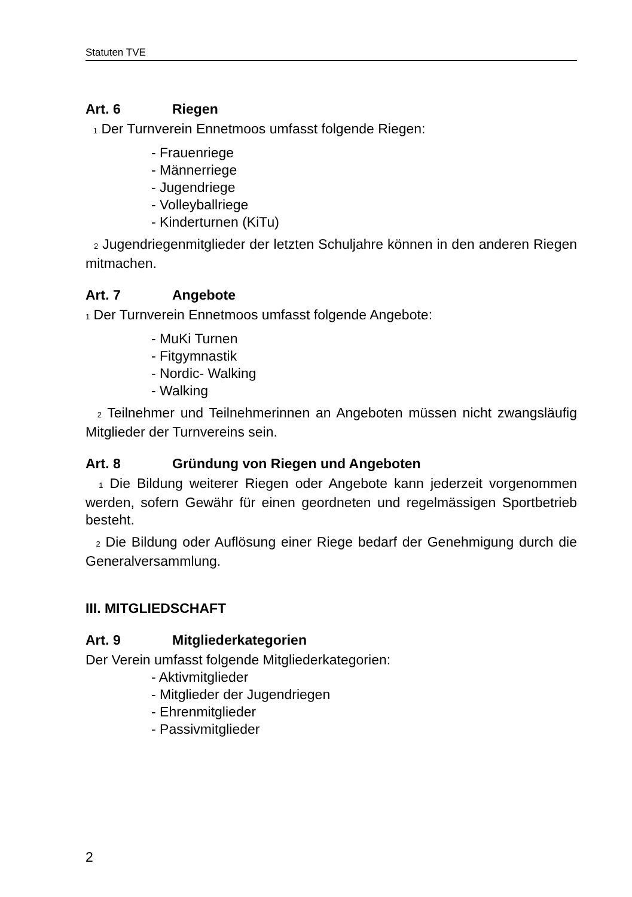Statuten TVE
Art. 6 Riegen
1 Der Turnverein Ennetmoos umfasst folgende Riegen:
- Frauenriege
- Männerriege
- Jugendriege
- Volleyballriege
- Kinderturnen (KiTu)
2 Jugendriegenmitglieder der letzten Schuljahre können in den anderen Riegen mitmachen.
Art. 7 Angebote
1 Der Turnverein Ennetmoos umfasst folgende Angebote:
- MuKi Turnen
- Fitgymnastik
- Nordic- Walking
- Walking
2 Teilnehmer und Teilnehmerinnen an Angeboten müssen nicht zwangsläufig Mitglieder der Turnvereins sein.
Art. 8 Gründung von Riegen und Angeboten
1 Die Bildung weiterer Riegen oder Angebote kann jederzeit vorgenommen werden, sofern Gewähr für einen geordneten und regelmässigen Sportbetrieb besteht.
2 Die Bildung oder Auflösung einer Riege bedarf der Genehmigung durch die Generalversammlung.
III. MITGLIEDSCHAFT
Art. 9 Mitgliederkategorien
Der Verein umfasst folgende Mitgliederkategorien:
- Aktivmitglieder
- Mitglieder der Jugendriegen
- Ehrenmitglieder
- Passivmitglieder
2